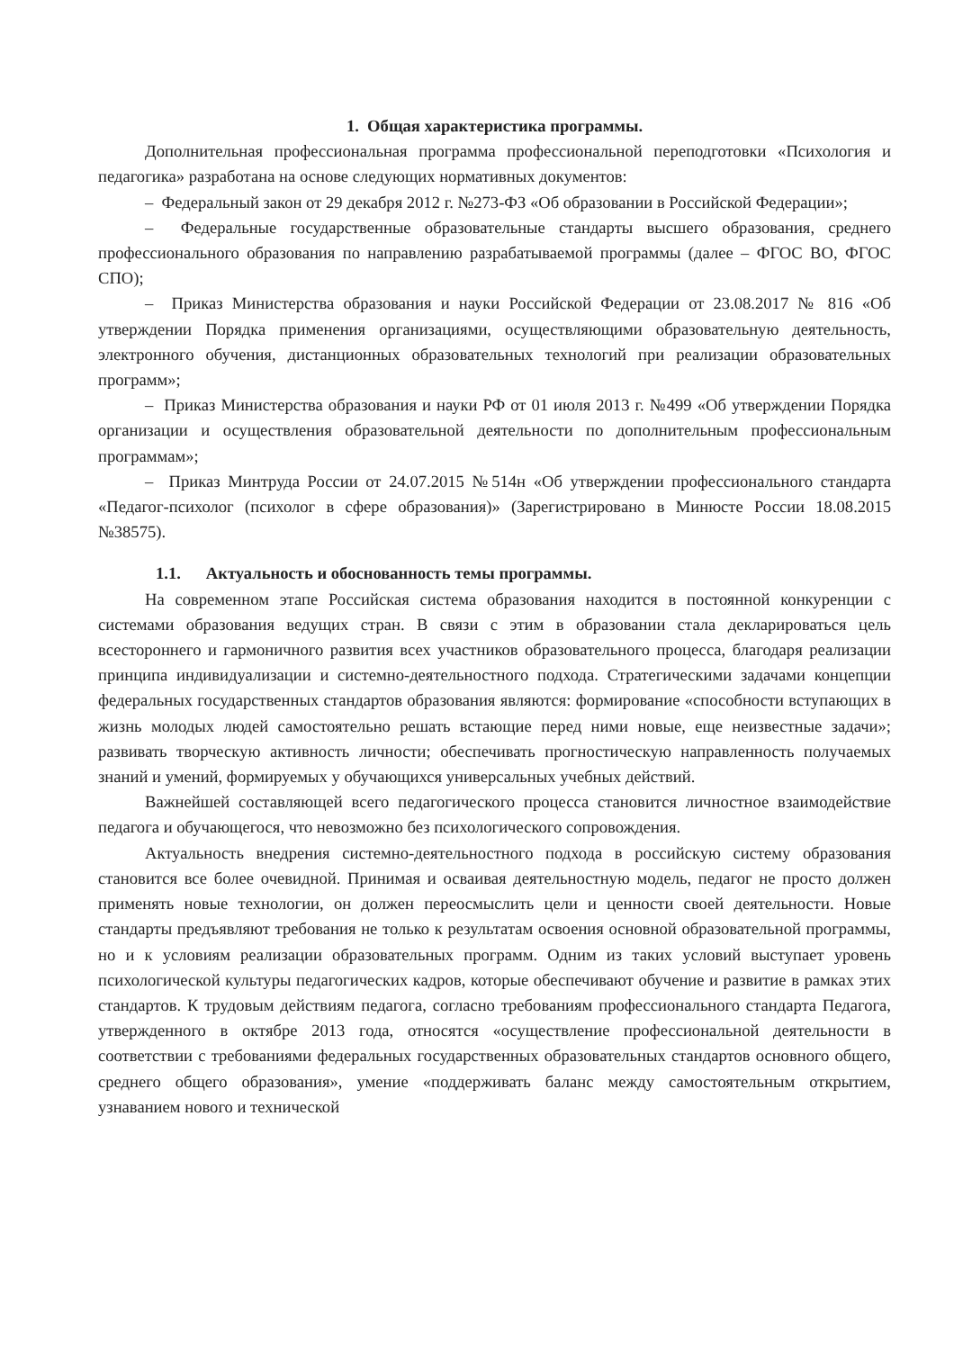1. Общая характеристика программы.
Дополнительная профессиональная программа профессиональной переподготовки «Психология и педагогика» разработана на основе следующих нормативных документов:
– Федеральный закон от 29 декабря 2012 г. №273-ФЗ «Об образовании в Российской Федерации»;
– Федеральные государственные образовательные стандарты высшего образования, среднего профессионального образования по направлению разрабатываемой программы (далее – ФГОС ВО, ФГОС СПО);
– Приказ Министерства образования и науки Российской Федерации от 23.08.2017 № 816 «Об утверждении Порядка применения организациями, осуществляющими образовательную деятельность, электронного обучения, дистанционных образовательных технологий при реализации образовательных программ»;
– Приказ Министерства образования и науки РФ от 01 июля 2013 г. №499 «Об утверждении Порядка организации и осуществления образовательной деятельности по дополнительным профессиональным программам»;
– Приказ Минтруда России от 24.07.2015 №514н «Об утверждении профессионального стандарта «Педагог-психолог (психолог в сфере образования)» (Зарегистрировано в Минюсте России 18.08.2015 №38575).
1.1. Актуальность и обоснованность темы программы.
На современном этапе Российская система образования находится в постоянной конкуренции с системами образования ведущих стран. В связи с этим в образовании стала декларироваться цель всестороннего и гармоничного развития всех участников образовательного процесса, благодаря реализации принципа индивидуализации и системно-деятельностного подхода. Стратегическими задачами концепции федеральных государственных стандартов образования являются: формирование «способности вступающих в жизнь молодых людей самостоятельно решать встающие перед ними новые, еще неизвестные задачи»; развивать творческую активность личности; обеспечивать прогностическую направленность получаемых знаний и умений, формируемых у обучающихся универсальных учебных действий.
Важнейшей составляющей всего педагогического процесса становится личностное взаимодействие педагога и обучающегося, что невозможно без психологического сопровождения.
Актуальность внедрения системно-деятельностного подхода в российскую систему образования становится все более очевидной. Принимая и осваивая деятельностную модель, педагог не просто должен применять новые технологии, он должен переосмыслить цели и ценности своей деятельности. Новые стандарты предъявляют требования не только к результатам освоения основной образовательной программы, но и к условиям реализации образовательных программ. Одним из таких условий выступает уровень психологической культуры педагогических кадров, которые обеспечивают обучение и развитие в рамках этих стандартов. К трудовым действиям педагога, согласно требованиям профессионального стандарта Педагога, утвержденного в октябре 2013 года, относятся «осуществление профессиональной деятельности в соответствии с требованиями федеральных государственных образовательных стандартов основного общего, среднего общего образования», умение «поддерживать баланс между самостоятельным открытием, узнаванием нового и технической